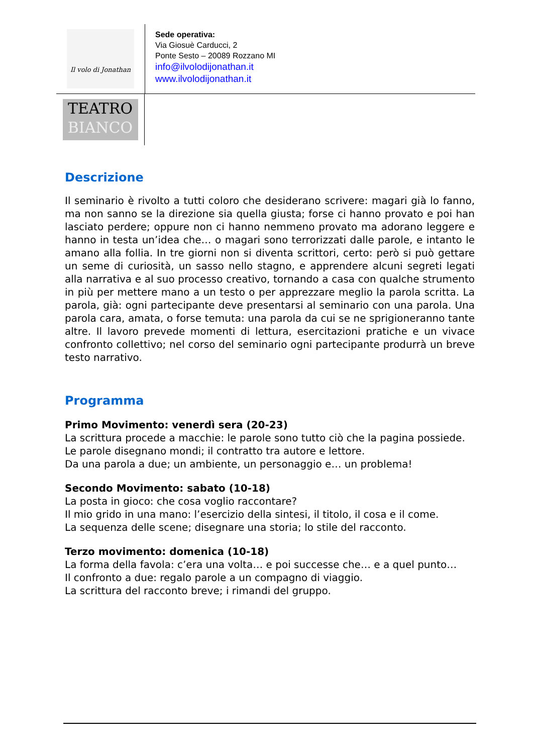Il volo di Jonathan
Sede operativa:
Via Giosuè Carducci, 2
Ponte Sesto – 20089 Rozzano MI
info@ilvolodijonathan.it
www.ilvolodijonathan.it
TEATRO
BIANCO
Descrizione
Il seminario è rivolto a tutti coloro che desiderano scrivere: magari già lo fanno, ma non sanno se la direzione sia quella giusta; forse ci hanno provato e poi han lasciato perdere; oppure non ci hanno nemmeno provato ma adorano leggere e hanno in testa un’idea che… o magari sono terrorizzati dalle parole, e intanto le amano alla follia. In tre giorni non si diventa scrittori, certo: però si può gettare un seme di curiosità, un sasso nello stagno, e apprendere alcuni segreti legati alla narrativa e al suo processo creativo, tornando a casa con qualche strumento in più per mettere mano a un testo o per apprezzare meglio la parola scritta. La parola, già: ogni partecipante deve presentarsi al seminario con una parola. Una parola cara, amata, o forse temuta: una parola da cui se ne sprigioneranno tante altre. Il lavoro prevede momenti di lettura, esercitazioni pratiche e un vivace confronto collettivo; nel corso del seminario ogni partecipante produrrà un breve testo narrativo.
Programma
Primo Movimento: venerdì sera (20-23)
La scrittura procede a macchie: le parole sono tutto ciò che la pagina possiede.
Le parole disegnano mondi; il contratto tra autore e lettore.
Da una parola a due; un ambiente, un personaggio e… un problema!
Secondo Movimento: sabato (10-18)
La posta in gioco: che cosa voglio raccontare?
Il mio grido in una mano: l’esercizio della sintesi, il titolo, il cosa e il come.
La sequenza delle scene; disegnare una storia; lo stile del racconto.
Terzo movimento: domenica (10-18)
La forma della favola: c’era una volta… e poi successe che… e a quel punto…
Il confronto a due: regalo parole a un compagno di viaggio.
La scrittura del racconto breve; i rimandi del gruppo.